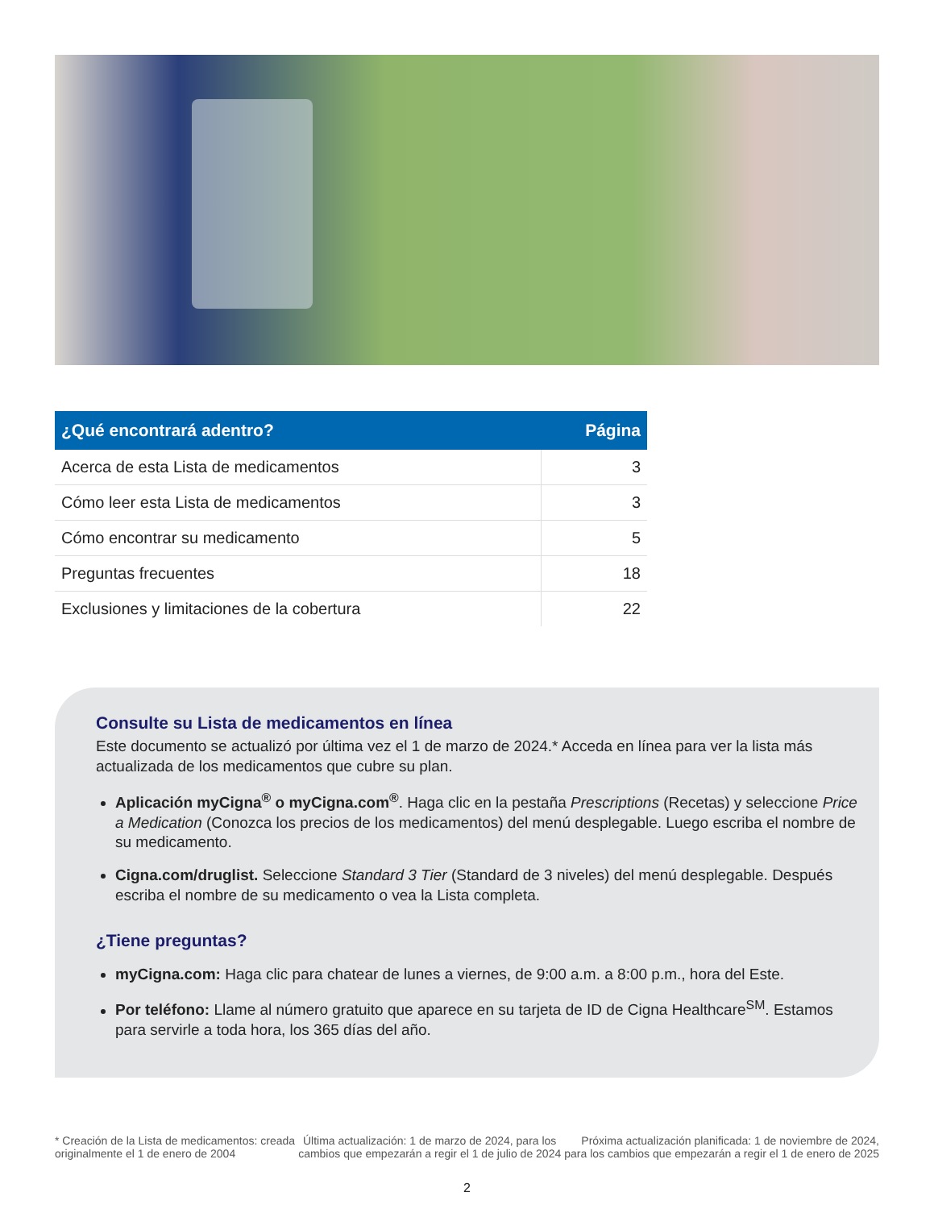| ¿Qué encontrará adentro? | Página |
| --- | --- |
| Acerca de esta Lista de medicamentos | 3 |
| Cómo leer esta Lista de medicamentos | 3 |
| Cómo encontrar su medicamento | 5 |
| Preguntas frecuentes | 18 |
| Exclusiones y limitaciones de la cobertura | 22 |
Consulte su Lista de medicamentos en línea
Este documento se actualizó por última vez el 1 de marzo de 2024.* Acceda en línea para ver la lista más actualizada de los medicamentos que cubre su plan.
Aplicación myCigna<sup>®</sup> o myCigna.com<sup>®</sup>. Haga clic en la pestaña Prescriptions (Recetas) y seleccione Price a Medication (Conozca los precios de los medicamentos) del menú desplegable. Luego escriba el nombre de su medicamento.
Cigna.com/druglist. Seleccione Standard 3 Tier (Standard de 3 niveles) del menú desplegable. Después escriba el nombre de su medicamento o vea la Lista completa.
¿Tiene preguntas?
myCigna.com: Haga clic para chatear de lunes a viernes, de 9:00 a.m. a 8:00 p.m., hora del Este.
Por teléfono: Llame al número gratuito que aparece en su tarjeta de ID de Cigna Healthcare<sup>SM</sup>. Estamos para servirle a toda hora, los 365 días del año.
* Creación de la Lista de medicamentos: creada
originalmente el 1 de enero de 2004
Última actualización: 1 de marzo de 2024, para los
cambios que empezarán a regir el 1 de julio de 2024
Próxima actualización planificada: 1 de noviembre de 2024,
para los cambios que empezarán a regir el 1 de enero de 2025
2